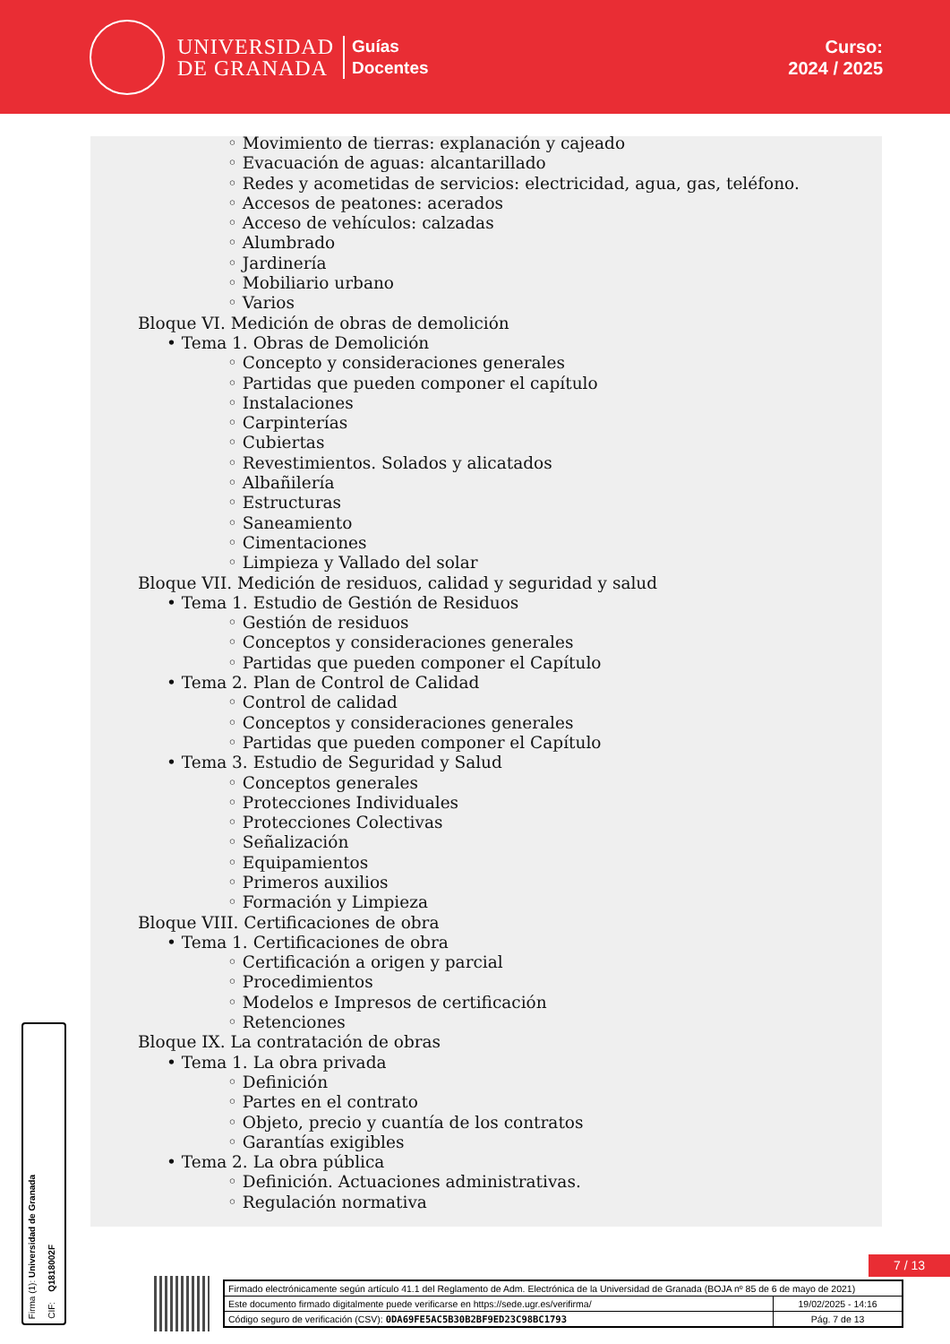UNIVERSIDAD
DE GRANADA
Guías
Docentes
Curso:
2024 / 2025
◦ Movimiento de tierras: explanación y cajeado
◦ Evacuación de aguas: alcantarillado
◦ Redes y acometidas de servicios: electricidad, agua, gas, teléfono.
◦ Accesos de peatones: acerados
◦ Acceso de vehículos: calzadas
◦ Alumbrado
◦ Jardinería
◦ Mobiliario urbano
◦ Varios
Bloque VI. Medición de obras de demolición
• Tema 1. Obras de Demolición
◦ Concepto y consideraciones generales
◦ Partidas que pueden componer el capítulo
◦ Instalaciones
◦ Carpinterías
◦ Cubiertas
◦ Revestimientos. Solados y alicatados
◦ Albañilería
◦ Estructuras
◦ Saneamiento
◦ Cimentaciones
◦ Limpieza y Vallado del solar
Bloque VII. Medición de residuos, calidad y seguridad y salud
• Tema 1. Estudio de Gestión de Residuos
◦ Gestión de residuos
◦ Conceptos y consideraciones generales
◦ Partidas que pueden componer el Capítulo
• Tema 2. Plan de Control de Calidad
◦ Control de calidad
◦ Conceptos y consideraciones generales
◦ Partidas que pueden componer el Capítulo
• Tema 3. Estudio de Seguridad y Salud
◦ Conceptos generales
◦ Protecciones Individuales
◦ Protecciones Colectivas
◦ Señalización
◦ Equipamientos
◦ Primeros auxilios
◦ Formación y Limpieza
Bloque VIII. Certificaciones de obra
• Tema 1. Certificaciones de obra
◦ Certificación a origen y parcial
◦ Procedimientos
◦ Modelos e Impresos de certificación
◦ Retenciones
Bloque IX. La contratación de obras
• Tema 1. La obra privada
◦ Definición
◦ Partes en el contrato
◦ Objeto, precio y cuantía de los contratos
◦ Garantías exigibles
• Tema 2. La obra pública
◦ Definición. Actuaciones administrativas.
◦ Regulación normativa
7 / 13
Firma (1): Universidad de Granada
CIF: Q1818002F
| Firmado electrónicamente según artículo 41.1 del Reglamento de Adm. Electrónica de la Universidad de Granada (BOJA nº 85 de 6 de mayo de 2021) | |
| Este documento firmado digitalmente puede verificarse en https://sede.ugr.es/verifirma/ | 19/02/2025 - 14:16 |
| Código seguro de verificación (CSV): 0DA69FE5AC5B30B2BF9ED23C98BC1793 | Pág. 7 de 13 |